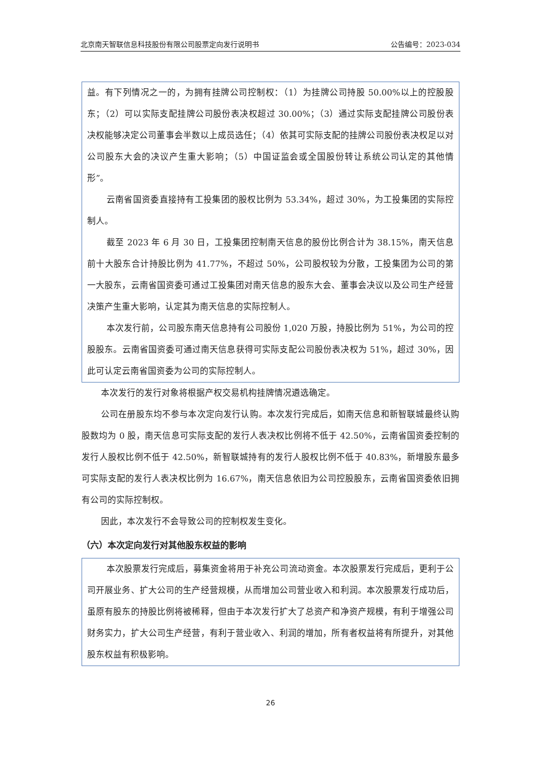北京南天智联信息科技股份有限公司股票定向发行说明书 公告编号：2023-034
益。有下列情况之一的，为拥有挂牌公司控制权：（1）为挂牌公司持股 50.00%以上的控股股东；（2）可以实际支配挂牌公司股份表决权超过 30.00%；（3）通过实际支配挂牌公司股份表决权能够决定公司董事会半数以上成员选任；（4）依其可实际支配的挂牌公司股份表决权足以对公司股东大会的决议产生重大影响；（5）中国证监会或全国股份转让系统公司认定的其他情形”。
云南省国资委直接持有工投集团的股权比例为 53.34%，超过 30%，为工投集团的实际控制人。
截至 2023 年 6 月 30 日，工投集团控制南天信息的股份比例合计为 38.15%，南天信息前十大股东合计持股比例为 41.77%，不超过 50%，公司股权较为分散，工投集团为公司的第一大股东，云南省国资委可通过工投集团对南天信息的股东大会、董事会决议以及公司生产经营决策产生重大影响，认定其为南天信息的实际控制人。
本次发行前，公司股东南天信息持有公司股份 1,020 万股，持股比例为 51%，为公司的控股股东。云南省国资委可通过南天信息获得可实际支配公司股份表决权为 51%，超过 30%，因此可认定云南省国资委为公司的实际控制人。
本次发行的发行对象将根据产权交易机构挂牌情况遴选确定。
公司在册股东均不参与本次定向发行认购。本次发行完成后，如南天信息和新智联城最终认购股数均为 0 股，南天信息可实际支配的发行人表决权比例将不低于 42.50%，云南省国资委控制的发行人股权比例不低于 42.50%，新智联城持有的发行人股权比例不低于 40.83%，新增股东最多可实际支配的发行人表决权比例为 16.67%，南天信息依旧为公司控股股东，云南省国资委依旧拥有公司的实际控制权。
因此，本次发行不会导致公司的控制权发生变化。
（六）本次定向发行对其他股东权益的影响
本次股票发行完成后，募集资金将用于补充公司流动资金。本次股票发行完成后，更利于公司开展业务、扩大公司的生产经营规模，从而增加公司营业收入和利润。本次股票发行成功后，虽原有股东的持股比例将被稀释，但由于本次发行扩大了总资产和净资产规模，有利于增强公司财务实力，扩大公司生产经营，有利于营业收入、利润的增加，所有者权益将有所提升，对其他股东权益有积极影响。
26